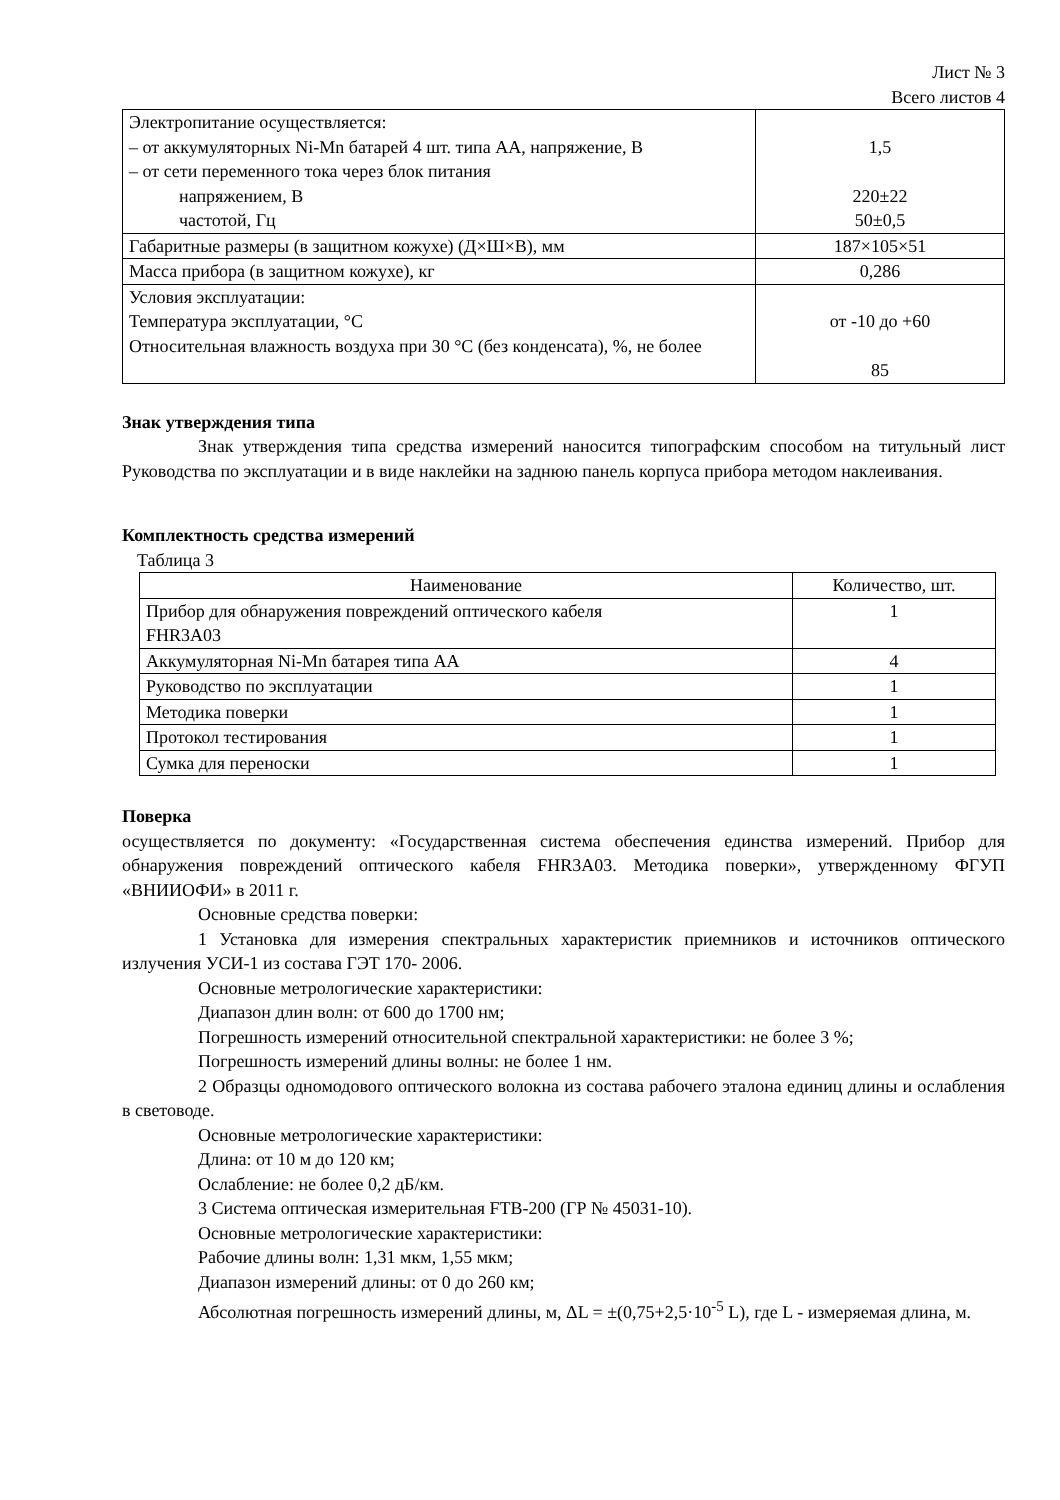Лист № 3
Всего листов 4
| Электропитание осуществляется: – от аккумуляторных Ni-Mn батарей 4 шт. типа АА, напряжение, В – от сети переменного тока через блок питания напряжением, В частотой, Гц | 1,5 220±22 50±0,5 |
| Габаритные размеры (в защитном кожухе) (Д×Ш×В), мм | 187×105×51 |
| Масса прибора (в защитном кожухе), кг | 0,286 |
| Условия эксплуатации: Температура эксплуатации, °С Относительная влажность воздуха при 30 °С (без конденсата), %, не более | от -10 до +60 85 |
Знак утверждения типа
Знак утверждения типа средства измерений наносится типографским способом на титульный лист Руководства по эксплуатации и в виде наклейки на заднюю панель корпуса прибора методом наклеивания.
Комплектность средства измерений
Таблица 3
| Наименование | Количество, шт. |
| --- | --- |
| Прибор для обнаружения повреждений оптического кабеля FHR3A03 | 1 |
| Аккумуляторная Ni-Mn батарея типа АА | 4 |
| Руководство по эксплуатации | 1 |
| Методика поверки | 1 |
| Протокол тестирования | 1 |
| Сумка для переноски | 1 |
Поверка
осуществляется по документу: «Государственная система обеспечения единства измерений. Прибор для обнаружения повреждений оптического кабеля FHR3A03. Методика поверки», утвержденному ФГУП «ВНИИОФИ» в 2011 г.
Основные средства поверки:
1 Установка для измерения спектральных характеристик приемников и источников оптического излучения УСИ-1 из состава ГЭТ 170- 2006.
Основные метрологические характеристики:
Диапазон длин волн: от 600 до 1700 нм;
Погрешность измерений относительной спектральной характеристики: не более 3 %;
Погрешность измерений длины волны: не более 1 нм.
2 Образцы одномодового оптического волокна из состава рабочего эталона единиц длины и ослабления в световоде.
Основные метрологические характеристики:
Длина: от 10 м до 120 км;
Ослабление: не более 0,2 дБ/км.
3 Система оптическая измерительная FTB-200 (ГР № 45031-10).
Основные метрологические характеристики:
Рабочие длины волн: 1,31 мкм, 1,55 мкм;
Диапазон измерений длины: от 0 до 260 км;
Абсолютная погрешность измерений длины, м, ΔL = ±(0,75+2,5·10<sup>-5</sup> L), где L - измеряемая длина, м.